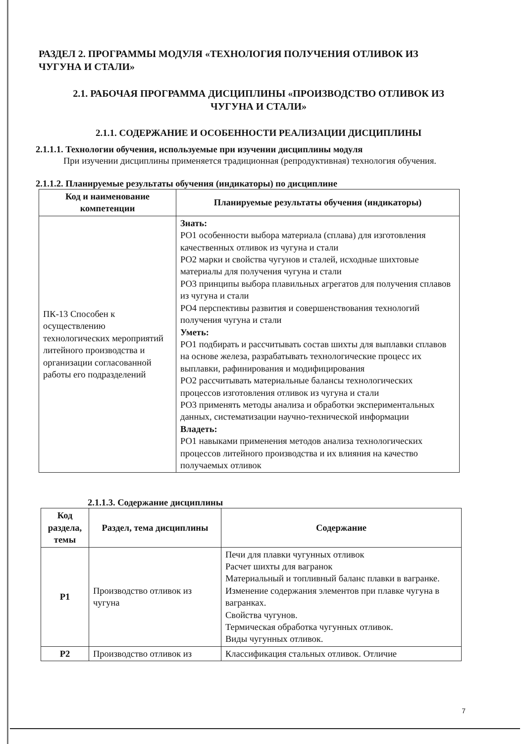РАЗДЕЛ 2. ПРОГРАММЫ МОДУЛЯ «ТЕХНОЛОГИЯ ПОЛУЧЕНИЯ ОТЛИВОК ИЗ ЧУГУНА И СТАЛИ»
2.1. РАБОЧАЯ ПРОГРАММА ДИСЦИПЛИНЫ «ПРОИЗВОДСТВО ОТЛИВОК ИЗ ЧУГУНА И СТАЛИ»
2.1.1. СОДЕРЖАНИЕ И ОСОБЕННОСТИ РЕАЛИЗАЦИИ ДИСЦИПЛИНЫ
2.1.1.1. Технологии обучения, используемые при изучении дисциплины модуля
При изучении дисциплины применяется традиционная (репродуктивная) технология обучения.
2.1.1.2. Планируемые результаты обучения (индикаторы) по дисциплине
| Код и наименование компетенции | Планируемые результаты обучения (индикаторы) |
| --- | --- |
| ПК-13 Способен к осуществлению технологических мероприятий литейного производства и организации согласованной работы его подразделений | Знать: РО1 особенности выбора материала (сплава) для изготовления качественных отливок из чугуна и стали РО2 марки и свойства чугунов и сталей, исходные шихтовые материалы для получения чугуна и стали РО3 принципы выбора плавильных агрегатов для получения сплавов из чугуна и стали РО4 перспективы развития и совершенствования технологий получения чугуна и стали Уметь: РО1 подбирать и рассчитывать состав шихты для выплавки сплавов на основе железа, разрабатывать технологические процесс их выплавки, рафинирования и модифицирования РО2 рассчитывать материальные балансы технологических процессов изготовления отливок из чугуна и стали РО3 применять методы анализа и обработки экспериментальных данных, систематизации научно-технической информации Владеть: РО1 навыками применения методов анализа технологических процессов литейного производства и их влияния на качество получаемых отливок |
2.1.1.3. Содержание дисциплины
| Код раздела, темы | Раздел, тема дисциплины | Содержание |
| --- | --- | --- |
| Р1 | Производство отливок из чугуна | Печи для плавки чугунных отливок Расчет шихты для вагранок Материальный и топливный баланс плавки в вагранке. Изменение содержания элементов при плавке чугуна в вагранках. Свойства чугунов. Термическая обработка чугунных отливок. Виды чугунных отливок. |
| Р2 | Производство отливок из | Классификация стальных отливок. Отличие |
7